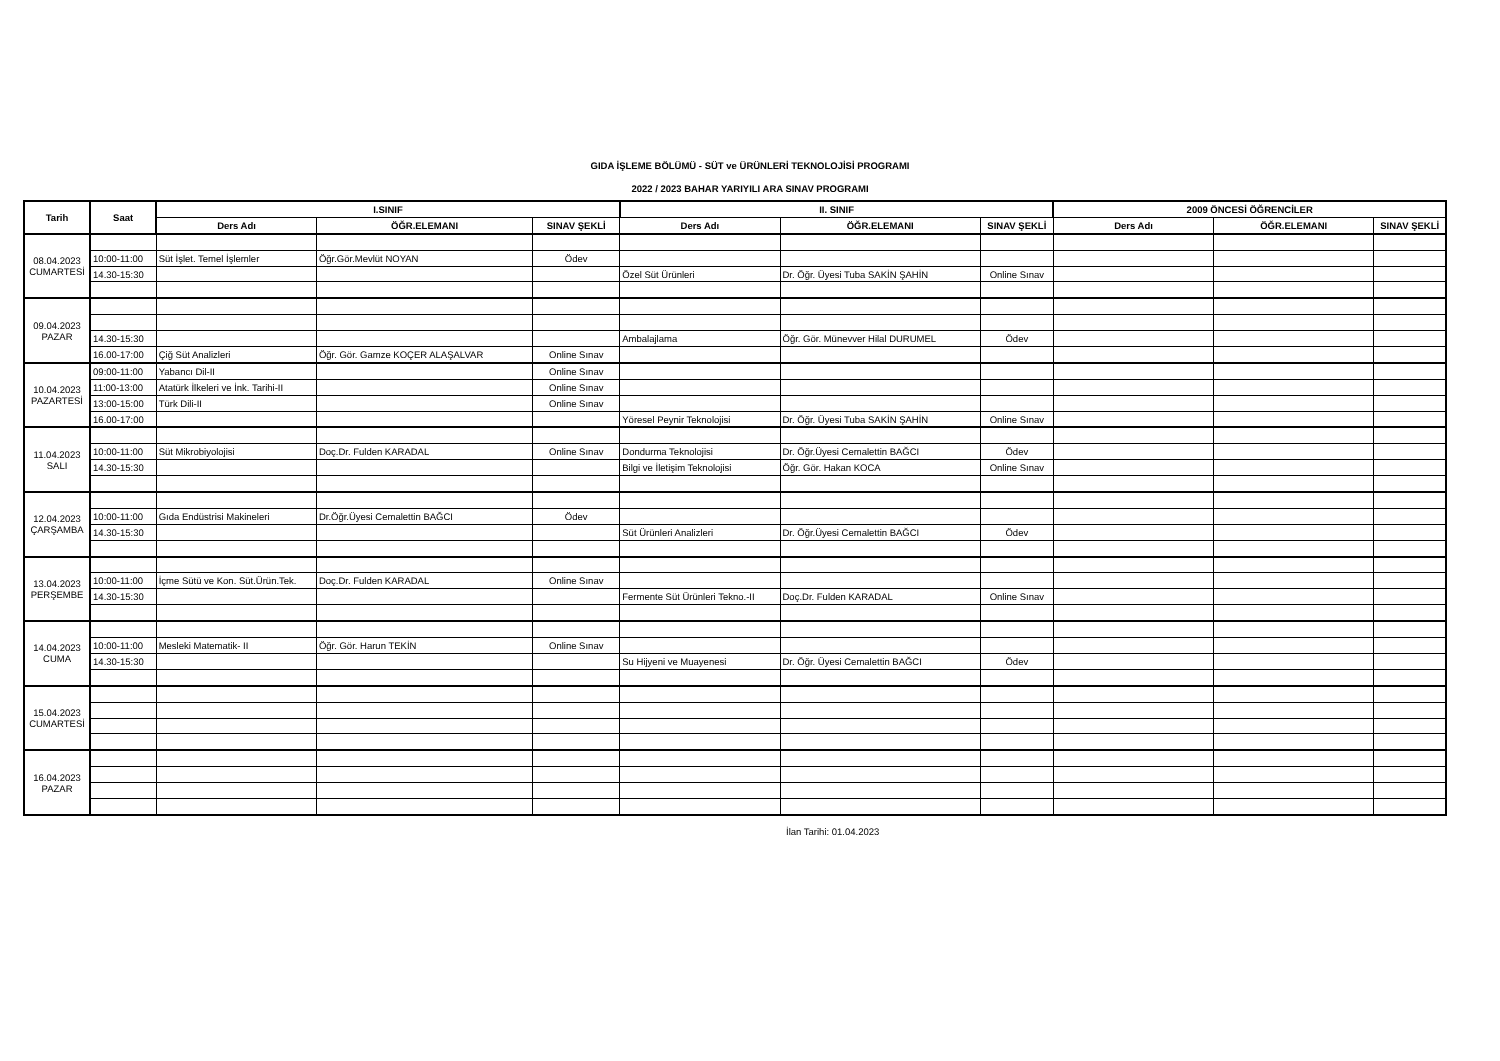GIDA İŞLEME BÖLÜMÜ - SÜT ve ÜRÜNLERİ TEKNOLOJİSİ PROGRAMI
2022 / 2023 BAHAR YARIYILI ARA SINAV PROGRAMI
| Tarih | Saat | I.SINIF | | | II. SINIF | | | 2009 ÖNCESİ ÖĞRENCİLER | | |
| --- | --- | --- | --- | --- | --- | --- | --- | --- | --- | --- |
| | | Ders Adı | ÖĞR.ELEMANI | SINAV ŞEKLİ | Ders Adı | ÖĞR.ELEMANI | SINAV ŞEKLİ | Ders Adı | ÖĞR.ELEMANI | SINAV ŞEKLİ |
| 08.04.2023 CUMARTESİ | | | | | | | | | | |
| | 10:00-11:00 | Süt İşlet. Temel İşlemler | Öğr.Gör.Mevlüt NOYAN | Ödev | | | | | | |
| | 14.30-15:30 | | | | Özel Süt Ürünleri | Dr. Öğr. Üyesi Tuba SAKİN ŞAHİN | Online Sınav | | | |
| 09.04.2023 PAZAR | | | | | | | | | | |
| | 14.30-15:30 | | | | Ambalajlama | Öğr. Gör. Münevver Hilal DURUMEL | Ödev | | | |
| | 16.00-17:00 | Çiğ Süt Analizleri | Öğr. Gör. Gamze KOÇER ALAŞALVAR | Online Sınav | | | | | | |
| 10.04.2023 PAZARTESİ | 09:00-11:00 | Yabancı Dil-II | | Online Sınav | | | | | | |
| | 11:00-13:00 | Atatürk İlkeleri ve İnk. Tarihi-II | | Online Sınav | | | | | | |
| | 13:00-15:00 | Türk Dili-II | | Online Sınav | | | | | | |
| | 16.00-17:00 | | | | Yöresel Peynir Teknolojisi | Dr. Öğr. Üyesi Tuba SAKİN ŞAHİN | Online Sınav | | | |
| 11.04.2023 SALI | | | | | | | | | | |
| | 10:00-11:00 | Süt Mikrobiyolojisi | Doç.Dr. Fulden KARADAL | Online Sınav | Dondurma Teknolojisi | Dr. Öğr.Üyesi Cemalettin BAĞCI | Ödev | | | |
| | 14.30-15:30 | | | | Bilgi ve İletişim Teknolojisi | Öğr. Gör. Hakan KOCA | Online Sınav | | | |
| 12.04.2023 ÇARŞAMBA | | | | | | | | | | |
| | 10:00-11:00 | Gıda Endüstrisi Makineleri | Dr.Öğr.Üyesi Cemalettin BAĞCI | Ödev | | | | | | |
| | 14.30-15:30 | | | | Süt Ürünleri Analizleri | Dr. Öğr.Üyesi Cemalettin BAĞCI | Ödev | | | |
| 13.04.2023 PERŞEMBE | | | | | | | | | | |
| | 10:00-11:00 | İçme Sütü ve Kon. Süt.Ürün.Tek. | Doç.Dr. Fulden KARADAL | Online Sınav | | | | | | |
| | 14.30-15:30 | | | | Fermente Süt Ürünleri Tekno.-II | Doç.Dr. Fulden KARADAL | Online Sınav | | | |
| 14.04.2023 CUMA | | | | | | | | | | |
| | 10:00-11:00 | Mesleki Matematik- II | Öğr. Gör. Harun TEKİN | Online Sınav | | | | | | |
| | 14.30-15:30 | | | | Su Hijyeni ve Muayenesi | Dr. Öğr. Üyesi Cemalettin BAĞCI | Ödev | | | |
| 15.04.2023 CUMARTESİ | | | | | | | | | | |
| 16.04.2023 PAZAR | | | | | | | | | | |
İlan Tarihi: 01.04.2023